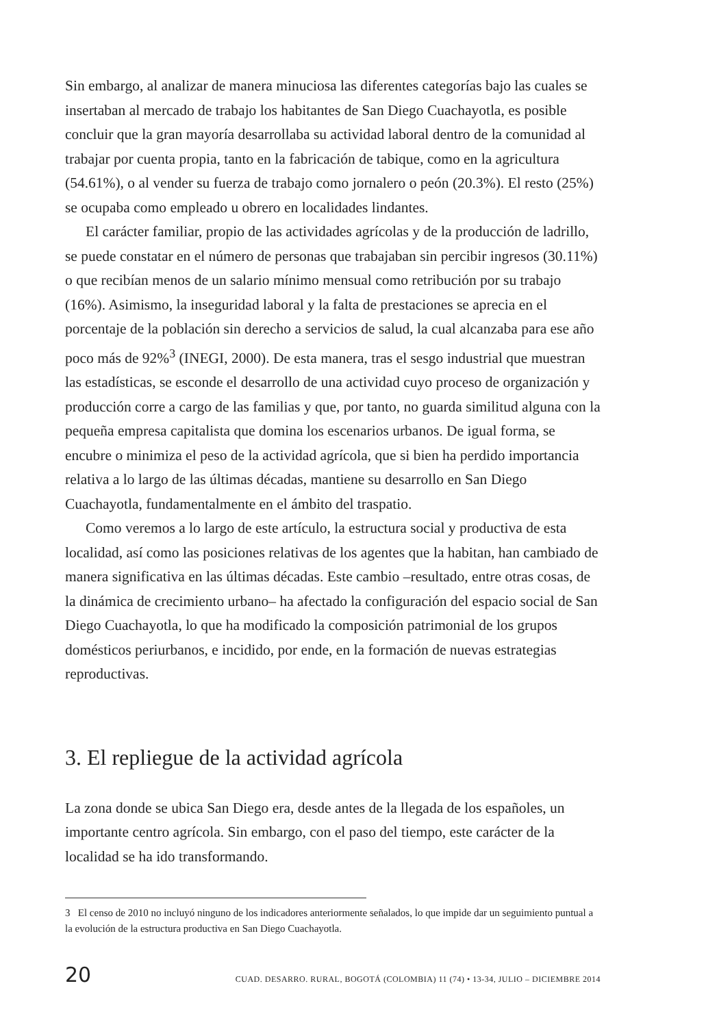Sin embargo, al analizar de manera minuciosa las diferentes categorías bajo las cuales se insertaban al mercado de trabajo los habitantes de San Diego Cuachayotla, es posible concluir que la gran mayoría desarrollaba su actividad laboral dentro de la comunidad al trabajar por cuenta propia, tanto en la fabricación de tabique, como en la agricultura (54.61%), o al vender su fuerza de trabajo como jornalero o peón (20.3%). El resto (25%) se ocupaba como empleado u obrero en localidades lindantes.
El carácter familiar, propio de las actividades agrícolas y de la producción de ladrillo, se puede constatar en el número de personas que trabajaban sin percibir ingresos (30.11%) o que recibían menos de un salario mínimo mensual como retribución por su trabajo (16%). Asimismo, la inseguridad laboral y la falta de prestaciones se aprecia en el porcentaje de la población sin derecho a servicios de salud, la cual alcanzaba para ese año poco más de 92%<sup>3</sup> (INEGI, 2000). De esta manera, tras el sesgo industrial que muestran las estadísticas, se esconde el desarrollo de una actividad cuyo proceso de organización y producción corre a cargo de las familias y que, por tanto, no guarda similitud alguna con la pequeña empresa capitalista que domina los escenarios urbanos. De igual forma, se encubre o minimiza el peso de la actividad agrícola, que si bien ha perdido importancia relativa a lo largo de las últimas décadas, mantiene su desarrollo en San Diego Cuachayotla, fundamentalmente en el ámbito del traspatio.
Como veremos a lo largo de este artículo, la estructura social y productiva de esta localidad, así como las posiciones relativas de los agentes que la habitan, han cambiado de manera significativa en las últimas décadas. Este cambio –resultado, entre otras cosas, de la dinámica de crecimiento urbano– ha afectado la configuración del espacio social de San Diego Cuachayotla, lo que ha modificado la composición patrimonial de los grupos domésticos periurbanos, e incidido, por ende, en la formación de nuevas estrategias reproductivas.
3. El repliegue de la actividad agrícola
La zona donde se ubica San Diego era, desde antes de la llegada de los españoles, un importante centro agrícola. Sin embargo, con el paso del tiempo, este carácter de la localidad se ha ido transformando.
3 El censo de 2010 no incluyó ninguno de los indicadores anteriormente señalados, lo que impide dar un seguimiento puntual a la evolución de la estructura productiva en San Diego Cuachayotla.
20 CUAD. DESARRO. RURAL, BOGOTÁ (COLOMBIA) 11 (74) • 13-34, JULIO – DICIEMBRE 2014